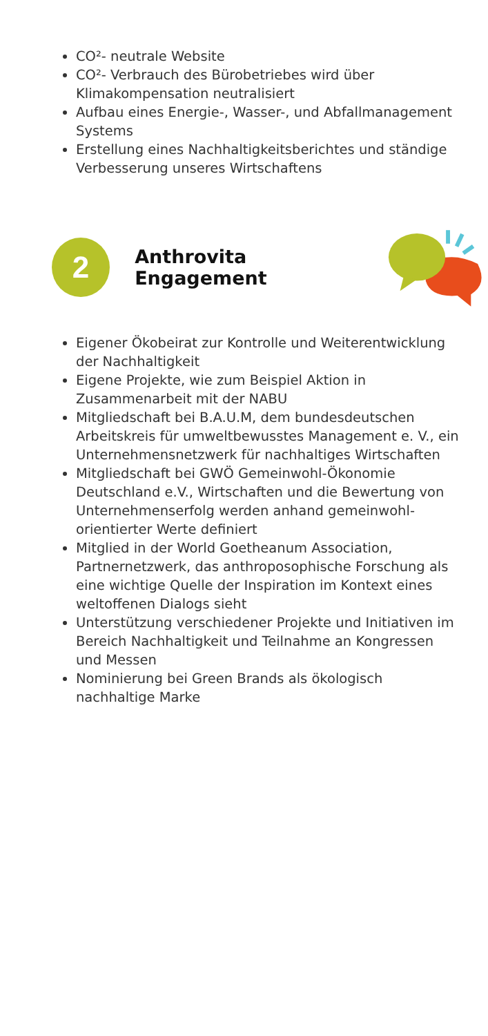CO²- neutrale Website
CO²- Verbrauch des Bürobetriebes wird über Klimakompensation neutralisiert
Aufbau eines Energie-, Wasser-, und Abfallmanagement Systems
Erstellung eines Nachhaltigkeitsberichtes und ständige Verbesserung unseres Wirtschaftens
2
Anthrovita Engagement
Eigener Ökobeirat zur Kontrolle und Weiterentwicklung der Nachhaltigkeit
Eigene Projekte, wie zum Beispiel Aktion in Zusammenarbeit mit der NABU
Mitgliedschaft bei B.A.U.M, dem bundesdeutschen Arbeitskreis für umweltbewusstes Management e. V., ein Unternehmensnetzwerk für nachhaltiges Wirtschaften
Mitgliedschaft bei GWÖ Gemeinwohl-Ökonomie Deutschland e.V., Wirtschaften und die Bewertung von Unternehmenserfolg werden anhand gemeinwohl-orientierter Werte definiert
Mitglied in der World Goetheanum Association, Partnernetzwerk, das anthroposophische Forschung als eine wichtige Quelle der Inspiration im Kontext eines weltoffenen Dialogs sieht
Unterstützung verschiedener Projekte und Initiativen im Bereich Nachhaltigkeit und Teilnahme an Kongressen und Messen
Nominierung bei Green Brands als ökologisch nachhaltige Marke